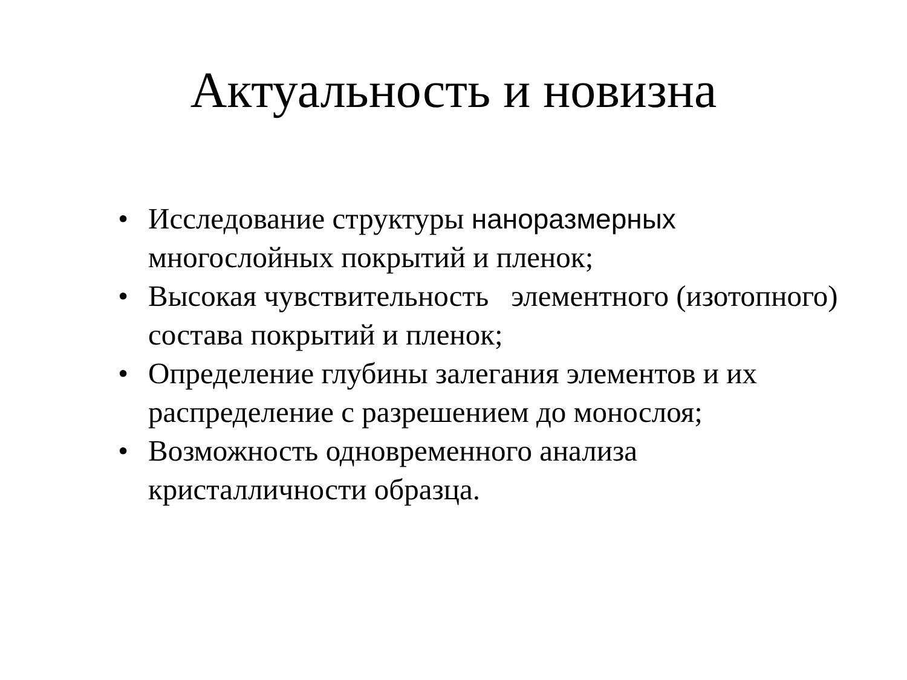Актуальность и новизна
• Исследование структуры наноразмерных многослойных покрытий и пленок;
• Высокая чувствительность элементного (изотопного) состава покрытий и пленок;
• Определение глубины залегания элементов и их распределение с разрешением до монослоя;
• Возможность одновременного анализа кристалличности образца.